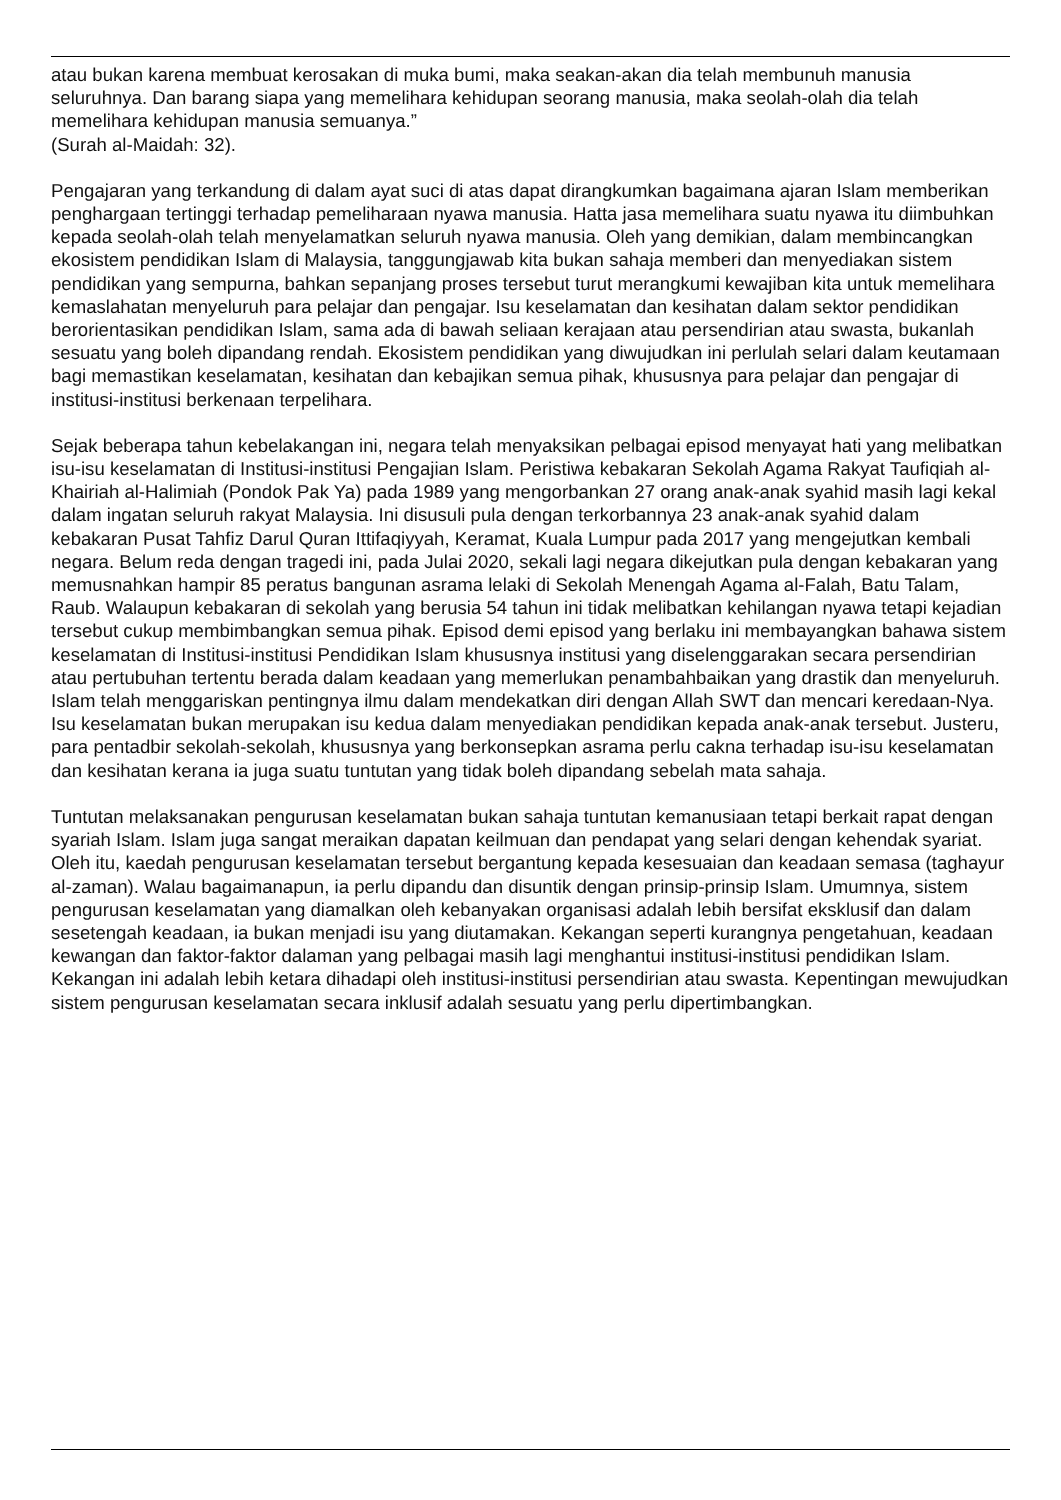atau bukan karena membuat kerosakan di muka bumi, maka seakan-akan dia telah membunuh manusia seluruhnya. Dan barang siapa yang memelihara kehidupan seorang manusia, maka seolah-olah dia telah memelihara kehidupan manusia semuanya.”
(Surah al-Maidah: 32).
Pengajaran yang terkandung di dalam ayat suci di atas dapat dirangkumkan bagaimana ajaran Islam memberikan penghargaan tertinggi terhadap pemeliharaan nyawa manusia. Hatta jasa memelihara suatu nyawa itu diimbuhkan kepada seolah-olah telah menyelamatkan seluruh nyawa manusia. Oleh yang demikian, dalam membincangkan ekosistem pendidikan Islam di Malaysia, tanggungjawab kita bukan sahaja memberi dan menyediakan sistem pendidikan yang sempurna, bahkan sepanjang proses tersebut turut merangkumi kewajiban kita untuk memelihara kemaslahatan menyeluruh para pelajar dan pengajar. Isu keselamatan dan kesihatan dalam sektor pendidikan berorientasikan pendidikan Islam, sama ada di bawah seliaan kerajaan atau persendirian atau swasta, bukanlah sesuatu yang boleh dipandang rendah. Ekosistem pendidikan yang diwujudkan ini perlulah selari dalam keutamaan bagi memastikan keselamatan, kesihatan dan kebajikan semua pihak, khususnya para pelajar dan pengajar di institusi-institusi berkenaan terpelihara.
Sejak beberapa tahun kebelakangan ini, negara telah menyaksikan pelbagai episod menyayat hati yang melibatkan isu-isu keselamatan di Institusi-institusi Pengajian Islam. Peristiwa kebakaran Sekolah Agama Rakyat Taufiqiah al-Khairiah al-Halimiah (Pondok Pak Ya) pada 1989 yang mengorbankan 27 orang anak-anak syahid masih lagi kekal dalam ingatan seluruh rakyat Malaysia. Ini disusuli pula dengan terkorbannya 23 anak-anak syahid dalam kebakaran Pusat Tahfiz Darul Quran Ittifaqiyyah, Keramat, Kuala Lumpur pada 2017 yang mengejutkan kembali negara. Belum reda dengan tragedi ini, pada Julai 2020, sekali lagi negara dikejutkan pula dengan kebakaran yang memusnahkan hampir 85 peratus bangunan asrama lelaki di Sekolah Menengah Agama al-Falah, Batu Talam, Raub. Walaupun kebakaran di sekolah yang berusia 54 tahun ini tidak melibatkan kehilangan nyawa tetapi kejadian tersebut cukup membimbangkan semua pihak. Episod demi episod yang berlaku ini membayangkan bahawa sistem keselamatan di Institusi-institusi Pendidikan Islam khususnya institusi yang diselenggarakan secara persendirian atau pertubuhan tertentu berada dalam keadaan yang memerlukan penambahbaikan yang drastik dan menyeluruh. Islam telah menggariskan pentingnya ilmu dalam mendekatkan diri dengan Allah SWT dan mencari keredaan-Nya. Isu keselamatan bukan merupakan isu kedua dalam menyediakan pendidikan kepada anak-anak tersebut. Justeru, para pentadbir sekolah-sekolah, khususnya yang berkonsepkan asrama perlu cakna terhadap isu-isu keselamatan dan kesihatan kerana ia juga suatu tuntutan yang tidak boleh dipandang sebelah mata sahaja.
Tuntutan melaksanakan pengurusan keselamatan bukan sahaja tuntutan kemanusiaan tetapi berkait rapat dengan syariah Islam. Islam juga sangat meraikan dapatan keilmuan dan pendapat yang selari dengan kehendak syariat. Oleh itu, kaedah pengurusan keselamatan tersebut bergantung kepada kesesuaian dan keadaan semasa (taghayur al-zaman). Walau bagaimanapun, ia perlu dipandu dan disuntik dengan prinsip-prinsip Islam. Umumnya, sistem pengurusan keselamatan yang diamalkan oleh kebanyakan organisasi adalah lebih bersifat eksklusif dan dalam sesetengah keadaan, ia bukan menjadi isu yang diutamakan. Kekangan seperti kurangnya pengetahuan, keadaan kewangan dan faktor-faktor dalaman yang pelbagai masih lagi menghantui institusi-institusi pendidikan Islam. Kekangan ini adalah lebih ketara dihadapi oleh institusi-institusi persendirian atau swasta. Kepentingan mewujudkan sistem pengurusan keselamatan secara inklusif adalah sesuatu yang perlu dipertimbangkan.